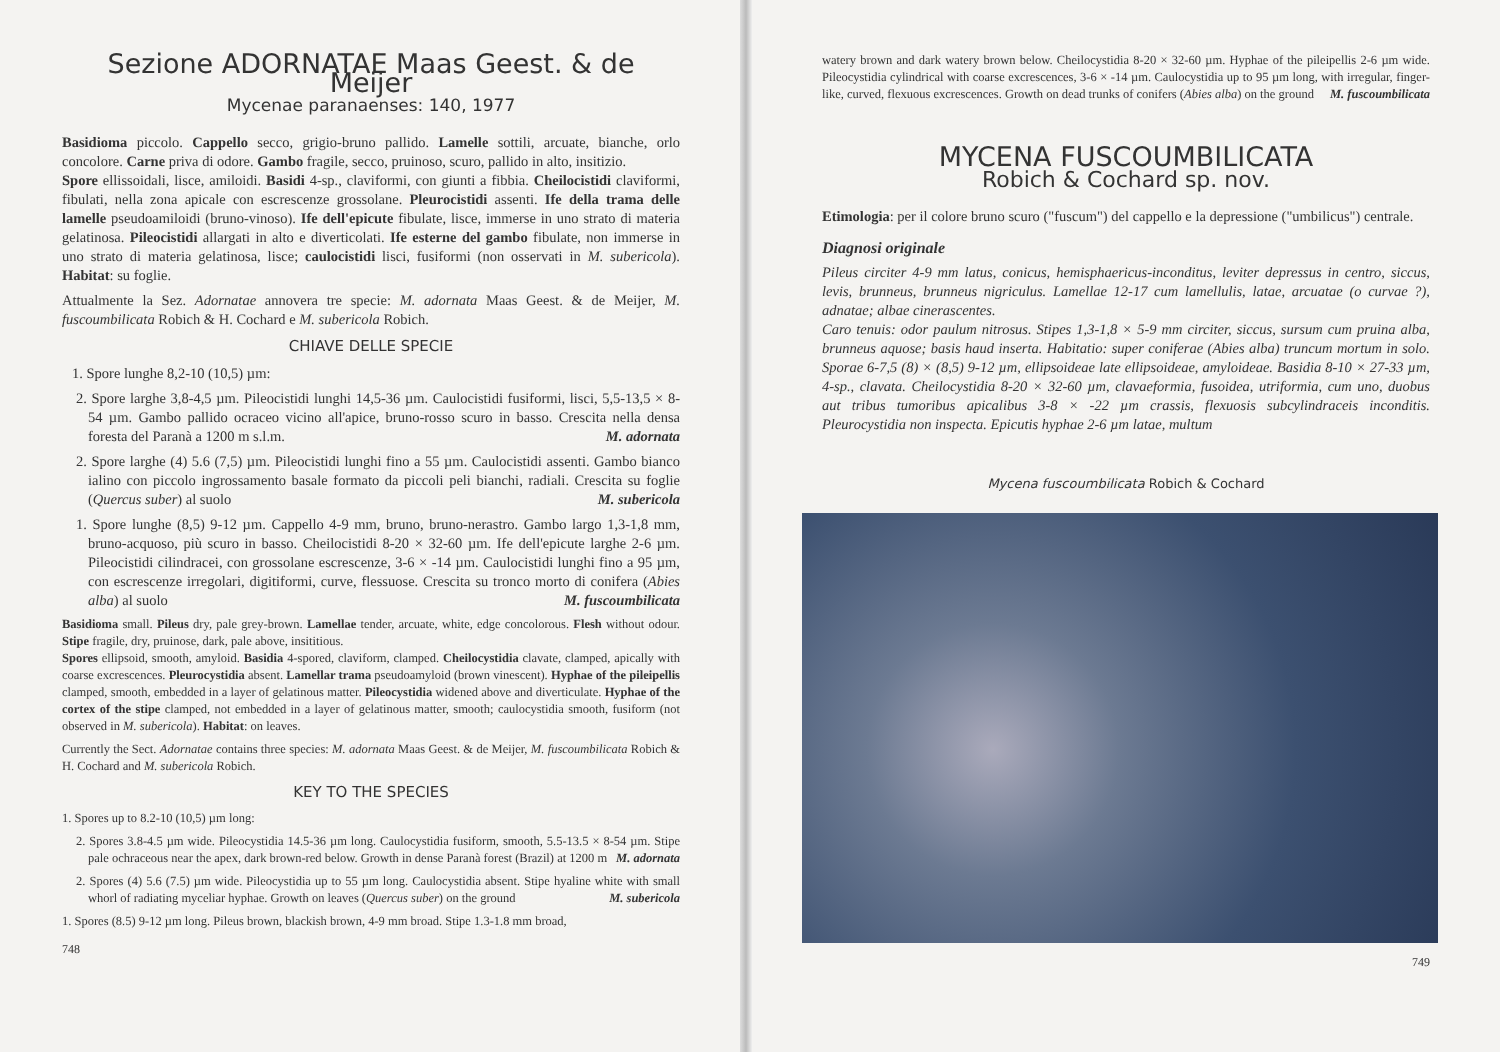Sezione ADORNATAE Maas Geest. & de Meijer
Mycenae paranaenses: 140, 1977
Basidioma piccolo. Cappello secco, grigio-bruno pallido. Lamelle sottili, arcuate, bianche, orlo concolore. Carne priva di odore. Gambo fragile, secco, pruinoso, scuro, pallido in alto, insitizio.
Spore ellissoidali, lisce, amiloidi. Basidi 4-sp., claviformi, con giunti a fibbia. Cheilocistidi claviformi, fibulati, nella zona apicale con escrescenze grossolane. Pleurocistidi assenti. Ife della trama delle lamelle pseudoamiloidi (bruno-vinoso). Ife dell'epicute fibulate, lisce, immerse in uno strato di materia gelatinosa. Pileocistidi allargati in alto e diverticolati. Ife esterne del gambo fibulate, non immerse in uno strato di materia gelatinosa, lisce; caulocistidi lisci, fusiformi (non osservati in M. subericola). Habitat: su foglie.
Attualmente la Sez. Adornatae annovera tre specie: M. adornata Maas Geest. & de Meijer, M. fuscoumbilicata Robich & H. Cochard e M. subericola Robich.
CHIAVE DELLE SPECIE
1. Spore lunghe 8,2-10 (10,5) µm:
2. Spore larghe 3,8-4,5 µm. Pileocistidi lunghi 14,5-36 µm. Caulocistidi fusiformi, lisci, 5,5-13,5 × 8-54 µm. Gambo pallido ocraceo vicino all'apice, bruno-rosso scuro in basso. Crescita nella densa foresta del Paranà a 1200 m s.l.m. M. adornata
2. Spore larghe (4) 5.6 (7,5) µm. Pileocistidi lunghi fino a 55 µm. Caulocistidi assenti. Gambo bianco ialino con piccolo ingrossamento basale formato da piccoli peli bianchi, radiali. Crescita su foglie (Quercus suber) al suolo M. subericola
1. Spore lunghe (8,5) 9-12 µm. Cappello 4-9 mm, bruno, bruno-nerastro. Gambo largo 1,3-1,8 mm, bruno-acquoso, più scuro in basso. Cheilocistidi 8-20 × 32-60 µm. Ife dell'epicute larghe 2-6 µm. Pileocistidi cilindracei, con grossolane escrescenze, 3-6 × -14 µm. Caulocistidi lunghi fino a 95 µm, con escrescenze irregolari, digitiformi, curve, flessuose. Crescita su tronco morto di conifera (Abies alba) al suolo M. fuscoumbilicata
Basidioma small. Pileus dry, pale grey-brown. Lamellae tender, arcuate, white, edge concolorous. Flesh without odour. Stipe fragile, dry, pruinose, dark, pale above, insititious.
Spores ellipsoid, smooth, amyloid. Basidia 4-spored, claviform, clamped. Cheilocystidia clavate, clamped, apically with coarse excrescences. Pleurocystidia absent. Lamellar trama pseudoamyloid (brown vinescent). Hyphae of the pileipellis clamped, smooth, embedded in a layer of gelatinous matter. Pileocystidia widened above and diverticulate. Hyphae of the cortex of the stipe clamped, not embedded in a layer of gelatinous matter, smooth; caulocystidia smooth, fusiform (not observed in M. subericola). Habitat: on leaves.
Currently the Sect. Adornatae contains three species: M. adornata Maas Geest. & de Meijer, M. fuscoumbilicata Robich & H. Cochard and M. subericola Robich.
KEY TO THE SPECIES
1. Spores up to 8.2-10 (10,5) µm long:
2. Spores 3.8-4.5 µm wide. Pileocystidia 14.5-36 µm long. Caulocystidia fusiform, smooth, 5.5-13.5 × 8-54 µm. Stipe pale ochraceous near the apex, dark brown-red below. Growth in dense Paranà forest (Brazil) at 1200 m M. adornata
2. Spores (4) 5.6 (7.5) µm wide. Pileocystidia up to 55 µm long. Caulocystidia absent. Stipe hyaline white with small whorl of radiating myceliar hyphae. Growth on leaves (Quercus suber) on the ground M. subericola
1. Spores (8.5) 9-12 µm long. Pileus brown, blackish brown, 4-9 mm broad. Stipe 1.3-1.8 mm broad,
748
watery brown and dark watery brown below. Cheilocystidia 8-20 × 32-60 µm. Hyphae of the pileipellis 2-6 µm wide. Pileocystidia cylindrical with coarse excrescences, 3-6 × -14 µm. Caulocystidia up to 95 µm long, with irregular, finger-like, curved, flexuous excrescences. Growth on dead trunks of conifers (Abies alba) on the ground M. fuscoumbilicata
MYCENA FUSCOUMBILICATA
Robich & Cochard sp. nov.
Etimologia: per il colore bruno scuro ("fuscum") del cappello e la depressione ("umbilicus") centrale.
Diagnosi originale
Pileus circiter 4-9 mm latus, conicus, hemisphaericus-inconditus, leviter depressus in centro, siccus, levis, brunneus, brunneus nigriculus. Lamellae 12-17 cum lamellulis, latae, arcuatae (o curvae ?), adnatae; albae cinerascentes.
Caro tenuis: odor paulum nitrosus. Stipes 1,3-1,8 × 5-9 mm circiter, siccus, sursum cum pruina alba, brunneus aquose; basis haud inserta. Habitatio: super coniferae (Abies alba) truncum mortum in solo. Sporae 6-7,5 (8) × (8,5) 9-12 µm, ellipsoideae late ellipsoideae, amyloideae. Basidia 8-10 × 27-33 µm, 4-sp., clavata. Cheilocystidia 8-20 × 32-60 µm, clavaeformia, fusoidea, utriformia, cum uno, duobus aut tribus tumoribus apicalibus 3-8 × -22 µm crassis, flexuosis subcylindraceis inconditis. Pleurocystidia non inspecta. Epicutis hyphae 2-6 µm latae, multum
Mycena fuscoumbilicata Robich & Cochard
749